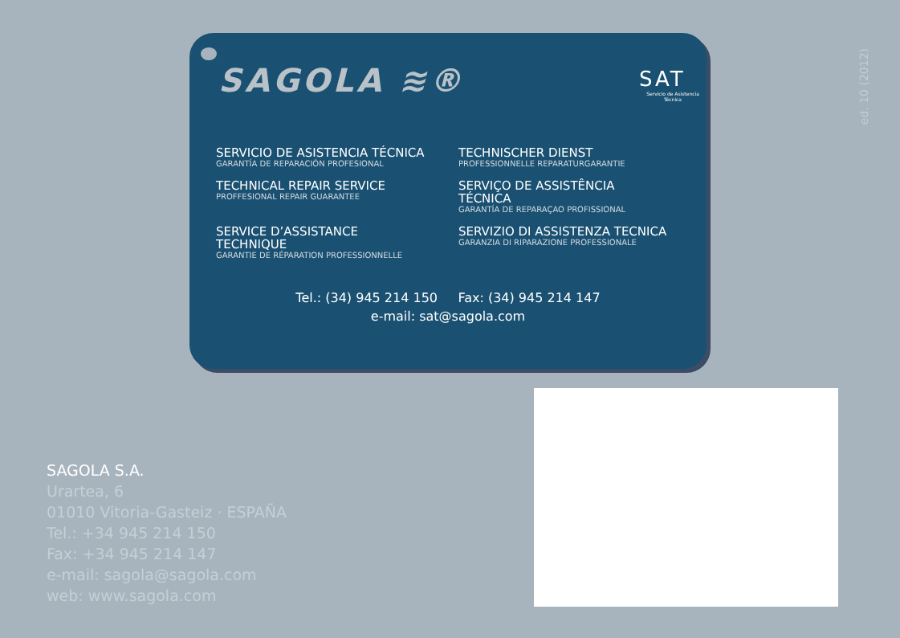SAGOLA ≋®
SAT
Servicio de Asistencia Técnica
SERVICIO DE ASISTENCIA TÉCNICA
GARANTÍA DE REPARACIÓN PROFESIONAL
TECHNISCHER DIENST
PROFESSIONNELLE REPARATURGARANTIE
TECHNICAL REPAIR SERVICE
PROFFESIONAL REPAIR GUARANTEE
SERVIÇO DE ASSISTÊNCIA TÉCNICA
GARANTÍA DE REPARAÇAO PROFISSIONAL
SERVICE D’ASSISTANCE TECHNIQUE
GARANTIE DE RÉPARATION PROFESSIONNELLE
SERVIZIO DI ASSISTENZA TECNICA
GARANZIA DI RIPARAZIONE PROFESSIONALE
Tel.: (34) 945 214 150 Fax: (34) 945 214 147
e-mail: sat@sagola.com
ed. 10 (2012)
SAGOLA S.A.
Urartea, 6
01010 Vitoria-Gasteiz · ESPAÑA
Tel.: +34 945 214 150
Fax: +34 945 214 147
e-mail: sagola@sagola.com
web: www.sagola.com